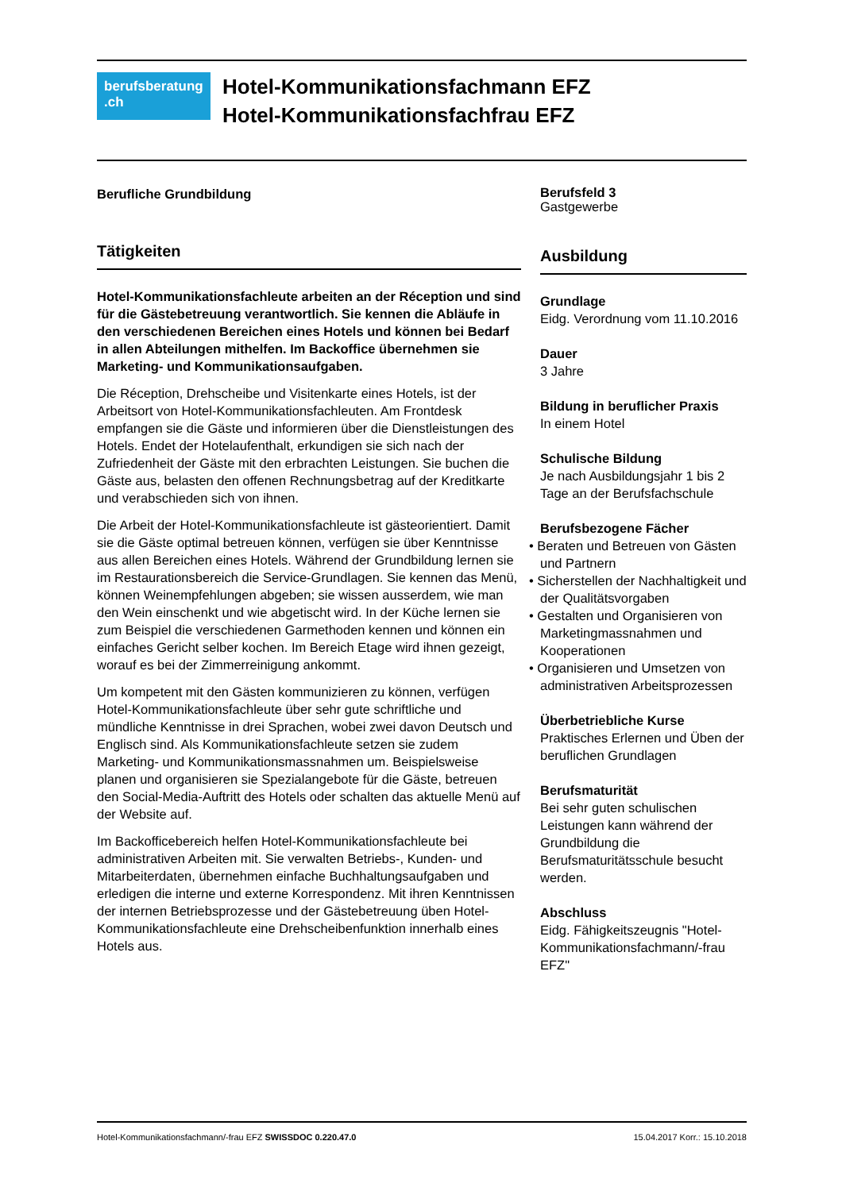berufsberatung
.ch
Hotel-Kommunikationsfachmann EFZ
Hotel-Kommunikationsfachfrau EFZ
Berufliche Grundbildung
Tätigkeiten
Hotel-Kommunikationsfachleute arbeiten an der Réception und sind für die Gästebetreuung verantwortlich. Sie kennen die Abläufe in den verschiedenen Bereichen eines Hotels und können bei Bedarf in allen Abteilungen mithelfen. Im Backoffice übernehmen sie Marketing- und Kommunikationsaufgaben.
Die Réception, Drehscheibe und Visitenkarte eines Hotels, ist der Arbeitsort von Hotel-Kommunikationsfachleuten. Am Frontdesk empfangen sie die Gäste und informieren über die Dienstleistungen des Hotels. Endet der Hotelaufenthalt, erkundigen sie sich nach der Zufriedenheit der Gäste mit den erbrachten Leistungen. Sie buchen die Gäste aus, belasten den offenen Rechnungsbetrag auf der Kreditkarte und verabschieden sich von ihnen.
Die Arbeit der Hotel-Kommunikationsfachleute ist gästeorientiert. Damit sie die Gäste optimal betreuen können, verfügen sie über Kenntnisse aus allen Bereichen eines Hotels. Während der Grundbildung lernen sie im Restaurationsbereich die Service-Grundlagen. Sie kennen das Menü, können Weinempfehlungen abgeben; sie wissen ausserdem, wie man den Wein einschenkt und wie abgetischt wird. In der Küche lernen sie zum Beispiel die verschiedenen Garmethoden kennen und können ein einfaches Gericht selber kochen. Im Bereich Etage wird ihnen gezeigt, worauf es bei der Zimmerreinigung ankommt.
Um kompetent mit den Gästen kommunizieren zu können, verfügen Hotel-Kommunikationsfachleute über sehr gute schriftliche und mündliche Kenntnisse in drei Sprachen, wobei zwei davon Deutsch und Englisch sind. Als Kommunikationsfachleute setzen sie zudem Marketing- und Kommunikationsmassnahmen um. Beispielsweise planen und organisieren sie Spezialangebote für die Gäste, betreuen den Social-Media-Auftritt des Hotels oder schalten das aktuelle Menü auf der Website auf.
Im Backofficebereich helfen Hotel-Kommunikationsfachleute bei administrativen Arbeiten mit. Sie verwalten Betriebs-, Kunden- und Mitarbeiterdaten, übernehmen einfache Buchhaltungsaufgaben und erledigen die interne und externe Korrespondenz. Mit ihren Kenntnissen der internen Betriebsprozesse und der Gästebetreuung üben Hotel-Kommunikationsfachleute eine Drehscheibenfunktion innerhalb eines Hotels aus.
Berufsfeld 3
Gastgewerbe
Ausbildung
Grundlage
Eidg. Verordnung vom 11.10.2016
Dauer
3 Jahre
Bildung in beruflicher Praxis
In einem Hotel
Schulische Bildung
Je nach Ausbildungsjahr 1 bis 2 Tage an der Berufsfachschule
Berufsbezogene Fächer
• Beraten und Betreuen von Gästen und Partnern
• Sicherstellen der Nachhaltigkeit und der Qualitätsvorgaben
• Gestalten und Organisieren von Marketingmassnahmen und Kooperationen
• Organisieren und Umsetzen von administrativen Arbeitsprozessen
Überbetriebliche Kurse
Praktisches Erlernen und Üben der beruflichen Grundlagen
Berufsmaturität
Bei sehr guten schulischen Leistungen kann während der Grundbildung die Berufsmaturitätsschule besucht werden.
Abschluss
Eidg. Fähigkeitszeugnis "Hotel-Kommunikationsfachmann/-frau EFZ"
Hotel-Kommunikationsfachmann/-frau EFZ SWISSDOC 0.220.47.0 15.04.2017 Korr.: 15.10.2018